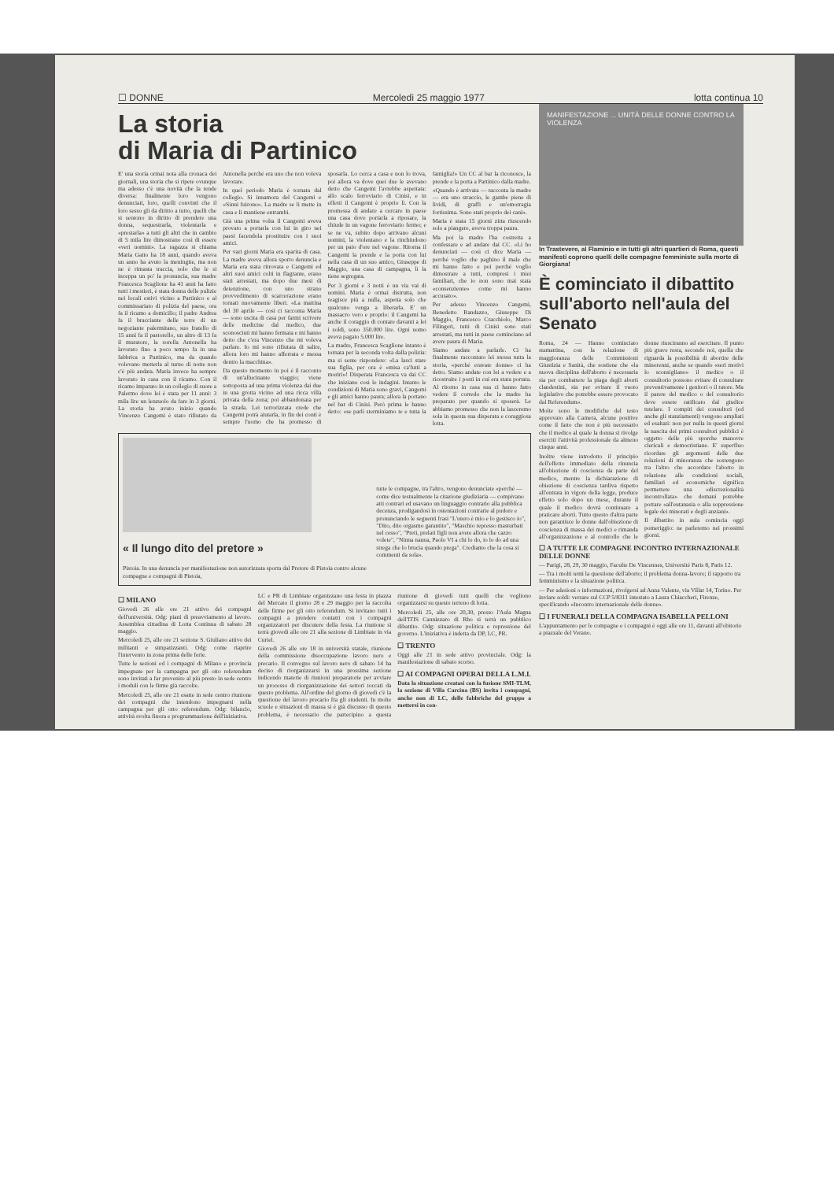☐ DONNE Mercoledì 25 maggio 1977 lotta continua 10
La storia
di Maria di Partinico
E' una storia ormai nota alla cronaca dei giornali, una storia che si ripete ovunque ma adesso c'è una novità che la rende diversa: finalmente loro vengono denunciati, loro, quelli convinti che il loro sesso gli da diritto a tutto, quelli che si sentono in diritto di prendere una donna, sequestrarla, violentarla e «prestarla» a tutti gli altri che in cambio di 5 mila lire dimostrano così di essere «veri uomini». La ragazza si chiama Maria Gatto ha 18 anni, quando aveva un anno ha avuto la meningite, ma non ne è rimasta traccia, solo che le si inceppa un po' la pronuncia, sua madre Francesca Scaglione ha 41 anni ha fatto tutti i mestieri, è stata donna delle pulizie nei locali estivi vicino a Partinico e al commissariato di polizia del paese, ora fa il ricamo a domicilio; il padre Andrea fa il bracciante delle terre di un negoziante palermitano, suo fratello di 15 anni fa il pastorello, un altro di 13 fa il muratore, la sorella Antonella ha lavorato fino a poco tempo fa in una fabbrica a Partinico, ma da quando volevano metterla al turno di notte non c'è più andata. Maria invece ha sempre lavorato in casa con il ricamo. Con il ricamo imparato in un collegio di suore a Palermo dove lei è stata per 11 anni: 3 mila lire un lenzuolo da fare in 3 giorni. La storia ha avuto inizio quando Vincenzo Cangemi è stato rifiutato da Antonella perché era uno che non voleva lavorare.
In quel periodo Maria è tornata dal collegio. Si innamora del Cangemi e «Sinni fuirono». La madre se li mette in casa e li mantiene entrambi.
Già una prima volta il Cangemi aveva provato a portarla con lui in giro nei paesi facendola prostituire con i suoi amici.
Per vari giorni Maria era sparita di casa. La madre aveva allora sporto denuncia e Maria era stata ritrovata e Cangemi ed altri suoi amici colti in flagrante, erano stati arrestati, ma dopo due mesi di detenzione, con uno strano provvedimento di scarcerazione erano tornati nuovamente liberi. «La mattina del 30 aprile — così ci racconta Maria — sono uscita di casa per farmi scrivere delle medicine dal medico, due sconosciuti mi hanno fermata e mi hanno detto che c'era Vincenzo che mi voleva parlare. Io mi sono rifiutata di salire, allora loro mi hanno afferrata e messa dentro la macchina».
Da questo momento in poi è il racconto di un'allucinante viaggio; viene sottoposta ad una prima violenza dai due in una grotta vicino ad una ricca villa privata della zona; poi abbandonata per la strada. Lei terrorizzata crede che Cangemi potrà aiutarla, in fin dei conti è sempre l'uomo che ha promesso di sposarla. Lo cerca a casa e non lo trova, poi allora va dove quei due le avevano detto che Cangemi l'avrebbe aspettata: allo scalo ferroviario di Cinisi, e in effetti il Cangemi è proprio lì. Con la promessa di andare a cercare in paese una casa dove portarla a riposare, la chiude in un vagone ferroviario fermo; e se ne va, subito dopo arrivano alcuni uomini, la violentano e la rinchiudono per un paio d'ore nel vagone. Ritorna il Cangemi la prende e la porta con lui nella casa di un suo amico, Giuseppe di Maggio, una casa di campagna, lì la tiene segregata.
Per 3 giorni e 3 notti è un via vai di uomini. Maria è ormai distrutta, non reagisce più a nulla, aspetta solo che qualcuno venga a liberarla. E' un massacro vero e proprio: il Cangemi ha anche il coraggio di contare davanti a lei i soldi, sono 350.000 lire. Ogni uomo aveva pagato 5.000 lire.
La madre, Francesca Scaglione intanto è tornata per la seconda volta dalla polizia: ma si sente rispondere: «La lasci stare sua figlia, per ora è «misa ca'futti a moriri»! Disperata Francesca va dai CC che iniziano così le indagini. Intanto le condizioni di Maria sono gravi, Cangemi e gli amici hanno paura; allora la portano nel bar di Cinisi. Però prima le hanno detto: «se parli sterminiamo te e tutta la famiglia!» Un CC al bar la riconosce, la prende e la porta a Partinico dalla madre.
«Quando è arrivata — racconta la madre — era uno straccio, le gambe piene di lividi, di graffi e un'emorragia fortissima. Sono stati proprio dei cani».
Maria è stata 15 giorni zitta riuscendo solo a piangere, aveva troppa paura.
Ma poi la madre l'ha costretta a confessare e ad andare dai CC. «Li ho denunciati — così ci dice Maria — perché voglio che paghino il male che mi hanno fatto e poi perché voglio dimostrare a tutti, compresi i miei familiari, che io non sono mai stata «consenziente» come mi hanno accusato».
Per adesso Vincenzo Cangemi, Benedetto Randazzo, Giuseppe Di Maggio, Francesco Cracchiolo, Marco Filingeri, tutti di Cinisi sono stati arrestati, ma tutti in paese cominciano ad avere paura di Maria.
Siamo andate a parlarle. Ci ha finalmente raccontato lei stessa tutta la storia, «perché eravate donne» ci ha detto. Siamo andate con lei a vedere e a ricostruire i posti in cui era stata portata. Al ritorno in casa sua ci hanno fatto vedere il corredo che la madre ha preparato per quando si sposerà. Le abbiamo promesso che non la lasceremo sola in questa sua disperata e coraggiosa lotta.
« Il lungo dito del pretore »
Pistoia. In una denuncia per manifestazione non autorizzata sporta dal Pretore di Pistoia contro alcune compagne e compagni di Pistoia,
tutte le compagne, tra l'altro, vengono denunciate «perché — come dice testualmente la citazione giudiziaria — compivano atti contrari ed usavano un linguaggio contrario alla pubblica decenza, prodigandosi in ostentazioni contrarie al pudore e pronunciando le seguenti frasi "L'utero è mio e lo gestisco io", "Dito, dito orgasmo garantito", "Maschio represso masturbati nel cesso", "Preti, prelati figli non avete allora che cazzo volete", "Ninna nanna, Paolo VI a chi lo do, io lo do ad una strega che lo brucia quando prega". Crediamo che la cosa si commenti da sola».
☐ MILANO
Giovedì 26 alle ore 21 attivo dei compagni dell'università. Odg: piani di preavviamento al lavoro. Assemblea cittadina di Lotta Continua di sabato 28 maggio.
Mercoledì 25, alle ore 21 sezione S. Giuliano attivo dei militanti e simpatizzanti. Odg: come riaprire l'intervento in zona prima delle ferie.
Tutte le sezioni ed i compagni di Milano e provincia impegnate per la campagna per gli otto referendum sono invitati a far prevenire al più presto in sede centro i moduli con le firme già raccolte.
Mercoledì 25, alle ore 21 esatte in sede centro riunione dei compagni che intendono impegnarsi nella campagna per gli otto referendum. Odg: bilancio, attività svolta finora e programmazione dell'iniziativa.
LC e PR di Limbiate organizzano una festa in piazza del Mercato il giorno 28 e 29 maggio per la raccolta delle firme per gli otto referendum. Si invitano tutti i compagni a prendere contatti con i compagni organizzatori per discutere della festa. La riunione si terrà giovedì alle ore 21 alla sezione di Limbiate in via Curiel.
Giovedì 26 alle ore 18 in università statale, riunione della commissione disoccupazione lavoro nero e precario. Il convegno sul lavoro nero di sabato 14 ha deciso di riorganizzarsi in una prossima sezione indicendo materie di riunioni preparatorie per avviare un processo di riorganizzazione dei settori toccati da questo problema. All'ordine del giorno di giovedì c'è la questione del lavoro precario fra gli studenti. In molte scuole e situazioni di massa si è già discusso di questo problema, è necessario che partecipino a questa riunione di giovedì tutti quelli che vogliono organizzarsi su questo terreno di lotta.
Mercoledì 25, alle ore 20,30, presso l'Aula Magna dell'ITIS Cannizzaro di Rho si terrà un pubblico dibattito. Odg: situazione politica e repressione del governo. L'iniziativa è indetta da DP, LC, PR.
☐ TRENTO
Oggi alle 21 in sede attivo provinciale. Odg: la manifestazione di sabato scorso.
☐ AI COMPAGNI OPERAI DELLA L.M.I.
Data la situazione creatasi con la fusione SMI-TLM, la sezione di Villa Carcina (BS) invita i compagni, anche non di LC, delle fabbriche del gruppo a mettersi in con-
MANIFESTAZIONE ... UNITÀ DELLE DONNE CONTRO LA VIOLENZA
In Trastevere, al Flaminio e in tutti gli altri quartieri di Roma, questi manifesti coprono quelli delle compagne femministe sulla morte di Giorgiana!
È cominciato il dibattito sull'aborto nell'aula del Senato
Roma, 24 — Hanno cominciato stamattina, con la relazione di maggioranza delle Commissioni Giustizia e Sanità, che sostiene che «la nuova disciplina dell'aborto è necessaria sia per combattere la piaga degli aborti clandestini, sia per evitare il vuoto legislativo che potrebbe essere provocato dal Referendum».
Molte sono le modifiche del testo approvato alla Camera, alcune positive come il fatto che non è più necessario che il medico al quale la donna si rivolge eserciti l'attività professionale da almeno cinque anni.
Inoltre viene introdotto il principio dell'effetto immediato della rinuncia all'obiezione di coscienza da parte del medico, mentre la dichiarazione di obiezione di coscienza tardiva rispetto all'entrata in vigore della legge, produce effetto solo dopo un mese, durante il quale il medico dovrà continuare a praticare aborti. Tutto questo d'altra parte non garantisce le donne dall'obiezione di coscienza di massa dei medici e rimanda all'organizzazione e al controllo che le donne riusciranno ad esercitare. Il punto più grave resta, secondo noi, quella che riguarda la possibilità di abortire delle minorenni, anche se quando «seri motivi lo sconsigliano» il medico o il consultorio possono evitare di consultare preventivamente i genitori o il tutore. Ma il parere del medico o del consultorio deve essere ratificato dal giudice tutelare. I compiti dei consultori (ed anche gli stanziamenti) vengono ampliati ed esaltati: non per nulla in questi giorni la nascita dei primi consultori pubblici è oggetto delle più sporche manovre clericali e democristiane. E' superfluo ricordare gli argomenti delle due relazioni di minoranza che sostengono tra l'altro che accordare l'aborto in relazione alle condizioni sociali, familiari ed economiche significa permettere una «discrezionalità incontrollata» che domani potrebbe portare «all'eutanasia o alla soppressione legale dei minorati e degli anziani».
Il dibattito in aula comincia oggi pomeriggio: ne parleremo nei prossimi giorni.
☐ A TUTTE LE COMPAGNE INCONTRO INTERNAZIONALE DELLE DONNE
— Parigi, 28, 29, 30 maggio, Faculte De Vincennes, Université Paris 8, Paris 12.
— Tra i molti temi la questione dell'aborto; il problema donna-lavoro; il rapporto tra femminismo e la situazione politica.
— Per adesioni o informazioni, rivolgersi ad Anna Valente, via Villar 14, Torino. Per inviare soldi: versare sul CCP 5/8311 intestato a Laura Chiaccheri, Firenze, specificando «Incontro internazionale delle donne».
☐ I FUNERALI DELLA COMPAGNA ISABELLA PELLONI
L'appuntamento per le compagne e i compagni è oggi alle ore 11, davanti all'obitorio a piazzale del Verano.